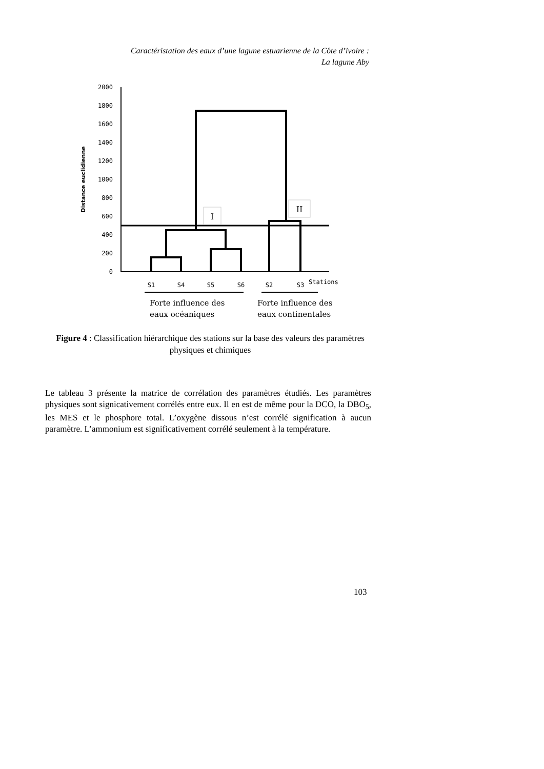Caractéristation des eaux d’une lagune estuarienne de la Côte d’ivoire :
La lagune Aby
2000
1800
1600
1400
1200
1000
800
600
400
200
0
Distance euclidienne
I
II
S1
S4
S5
S6
S2
S3
Stations
Forte influence des
eaux océaniques
Forte influence des
eaux continentales
Figure 4 : Classification hiérarchique des stations sur la base des valeurs des paramètres physiques et chimiques
Le tableau 3 présente la matrice de corrélation des paramètres étudiés. Les paramètres physiques sont signicativement corrélés entre eux. Il en est de même pour la DCO, la DBO<sub>5</sub>, les MES et le phosphore total. L’oxygène dissous n’est corrélé signification à aucun paramètre. L’ammonium est significativement corrélé seulement à la température.
103